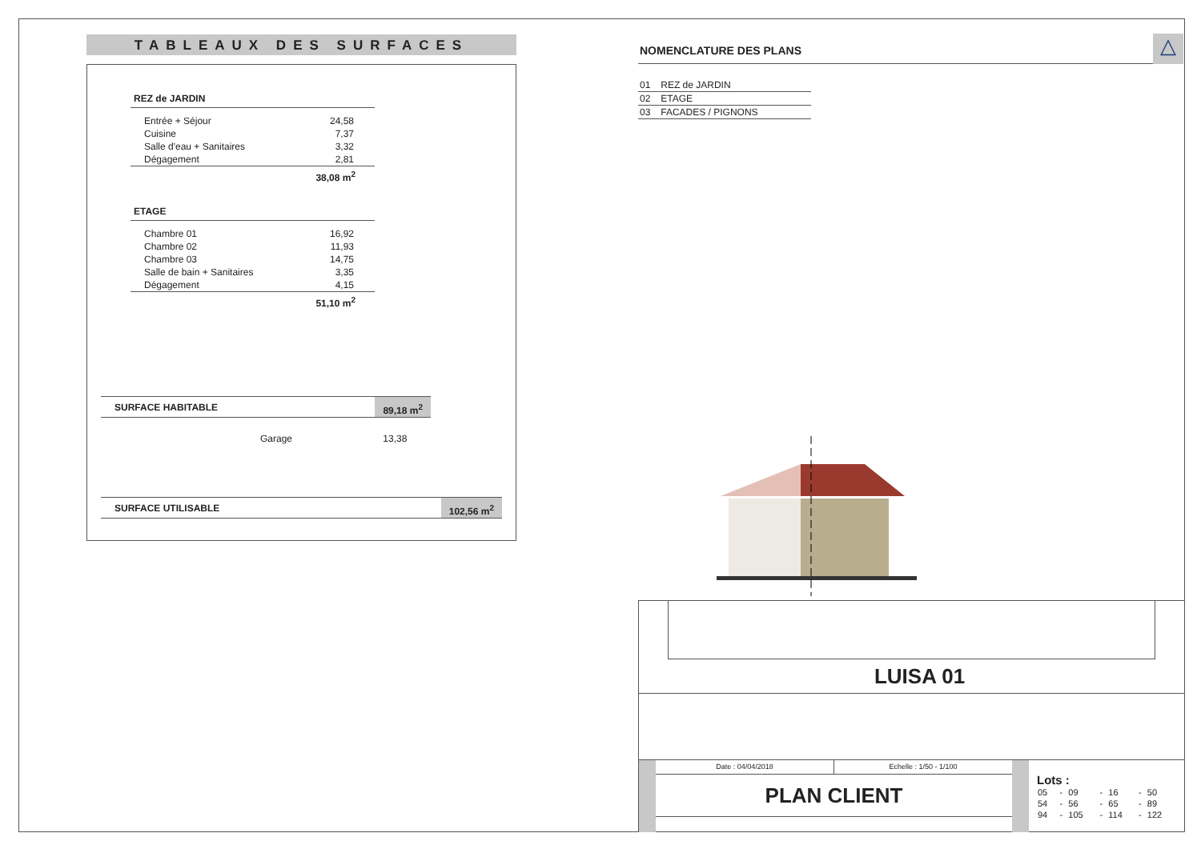TABLEAUX DES SURFACES
REZ de JARDIN
| Entrée + Séjour | 24,58 |
| Cuisine | 7,37 |
| Salle d'eau + Sanitaires | 3,32 |
| Dégagement | 2,81 |
38,08 m<sup>2</sup>
ETAGE
| Chambre 01 | 16,92 |
| Chambre 02 | 11,93 |
| Chambre 03 | 14,75 |
| Salle de bain + Sanitaires | 3,35 |
| Dégagement | 4,15 |
51,10 m<sup>2</sup>
SURFACE HABITABLE 89,18 m<sup>2</sup>
Garage 13,38
SURFACE UTILISABLE 102,56 m<sup>2</sup>
NOMENCLATURE DES PLANS
| 01 | REZ de JARDIN |
| 02 | ETAGE |
| 03 | FACADES / PIGNONS |
△
LUISA 01
Date : 04/04/2018 Echelle : 1/50 - 1/100
PLAN CLIENT
Lots :
| 05 | - | 09 | - | 16 | - | 50 |
| 54 | - | 56 | - | 65 | - | 89 |
| 94 | - | 105 | - | 114 | - | 122 |